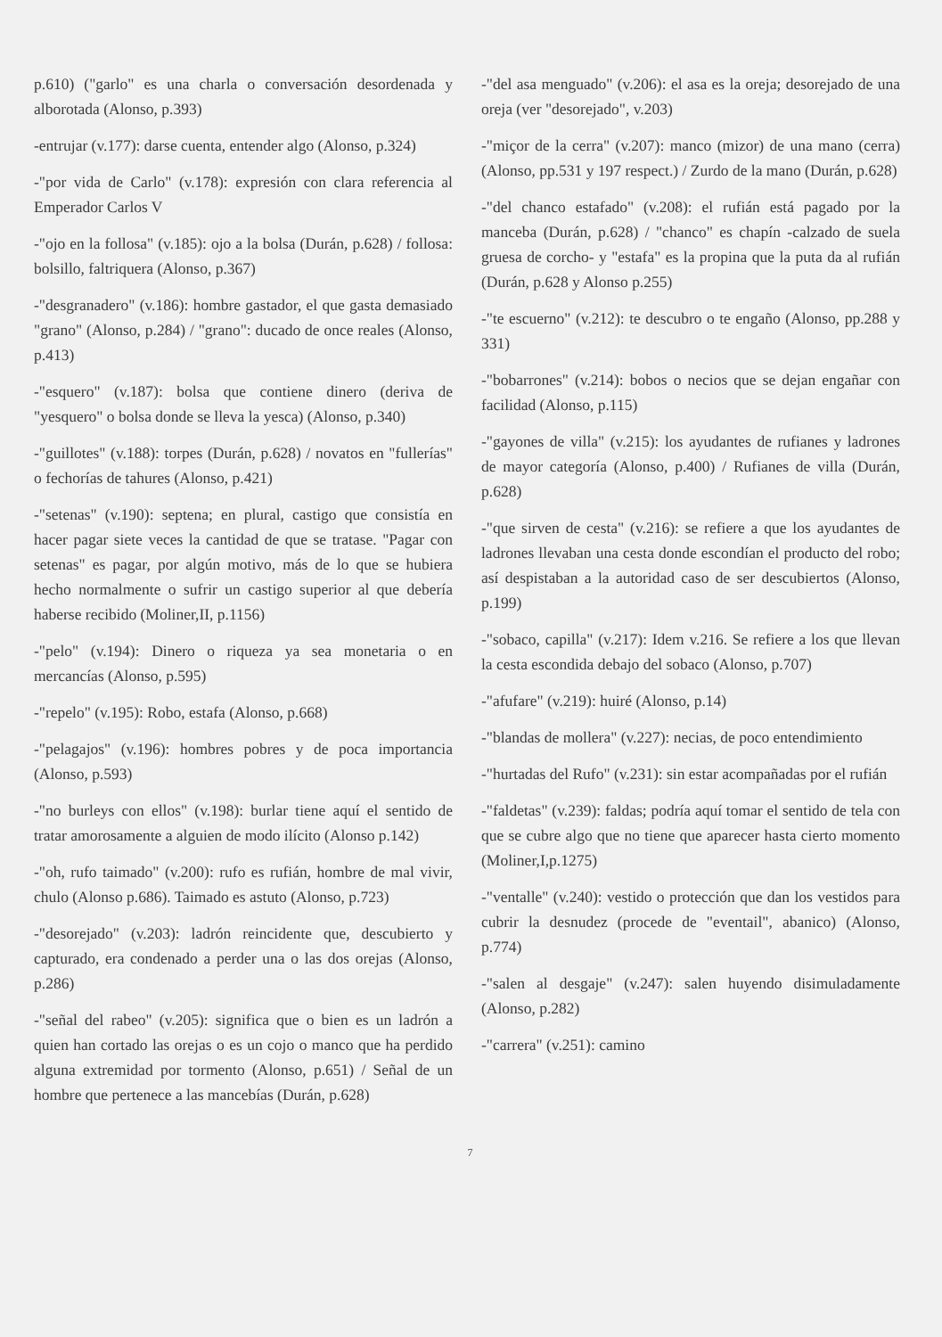p.610) ("garlo" es una charla o conversación desordenada y alborotada (Alonso, p.393)
-entrujar (v.177): darse cuenta, entender algo (Alonso, p.324)
-"por vida de Carlo" (v.178): expresión con clara referencia al Emperador Carlos V
-"ojo en la follosa" (v.185): ojo a la bolsa (Durán, p.628) / follosa: bolsillo, faltriquera (Alonso, p.367)
-"desgranadero" (v.186): hombre gastador, el que gasta demasiado "grano" (Alonso, p.284) / "grano": ducado de once reales (Alonso, p.413)
-"esquero" (v.187): bolsa que contiene dinero (deriva de "yesquero" o bolsa donde se lleva la yesca) (Alonso, p.340)
-"guillotes" (v.188): torpes (Durán, p.628) / novatos en "fullerías" o fechorías de tahures (Alonso, p.421)
-"setenas" (v.190): septena; en plural, castigo que consistía en hacer pagar siete veces la cantidad de que se tratase. "Pagar con setenas" es pagar, por algún motivo, más de lo que se hubiera hecho normalmente o sufrir un castigo superior al que debería haberse recibido (Moliner,II, p.1156)
-"pelo" (v.194): Dinero o riqueza ya sea monetaria o en mercancías (Alonso, p.595)
-"repelo" (v.195): Robo, estafa (Alonso, p.668)
-"pelagajos" (v.196): hombres pobres y de poca importancia (Alonso, p.593)
-"no burleys con ellos" (v.198): burlar tiene aquí el sentido de tratar amorosamente a alguien de modo ilícito (Alonso p.142)
-"oh, rufo taimado" (v.200): rufo es rufián, hombre de mal vivir, chulo (Alonso p.686). Taimado es astuto (Alonso, p.723)
-"desorejado" (v.203): ladrón reincidente que, descubierto y capturado, era condenado a perder una o las dos orejas (Alonso, p.286)
-"señal del rabeo" (v.205): significa que o bien es un ladrón a quien han cortado las orejas o es un cojo o manco que ha perdido alguna extremidad por tormento (Alonso, p.651) / Señal de un hombre que pertenece a las mancebías (Durán, p.628)
-"del asa menguado" (v.206): el asa es la oreja; desorejado de una oreja (ver "desorejado", v.203)
-"miçor de la cerra" (v.207): manco (mizor) de una mano (cerra) (Alonso, pp.531 y 197 respect.) / Zurdo de la mano (Durán, p.628)
-"del chanco estafado" (v.208): el rufián está pagado por la manceba (Durán, p.628) / "chanco" es chapín -calzado de suela gruesa de corcho- y "estafa" es la propina que la puta da al rufián (Durán, p.628 y Alonso p.255)
-"te escuerno" (v.212): te descubro o te engaño (Alonso, pp.288 y 331)
-"bobarrones" (v.214): bobos o necios que se dejan engañar con facilidad (Alonso, p.115)
-"gayones de villa" (v.215): los ayudantes de rufianes y ladrones de mayor categoría (Alonso, p.400) / Rufianes de villa (Durán, p.628)
-"que sirven de cesta" (v.216): se refiere a que los ayudantes de ladrones llevaban una cesta donde escondían el producto del robo; así despistaban a la autoridad caso de ser descubiertos (Alonso, p.199)
-"sobaco, capilla" (v.217): Idem v.216. Se refiere a los que llevan la cesta escondida debajo del sobaco (Alonso, p.707)
-"afufare" (v.219): huiré (Alonso, p.14)
-"blandas de mollera" (v.227): necias, de poco entendimiento
-"hurtadas del Rufo" (v.231): sin estar acompañadas por el rufián
-"faldetas" (v.239): faldas; podría aquí tomar el sentido de tela con que se cubre algo que no tiene que aparecer hasta cierto momento (Moliner,I,p.1275)
-"ventalle" (v.240): vestido o protección que dan los vestidos para cubrir la desnudez (procede de "eventail", abanico) (Alonso, p.774)
-"salen al desgaje" (v.247): salen huyendo disimuladamente (Alonso, p.282)
-"carrera" (v.251): camino
7